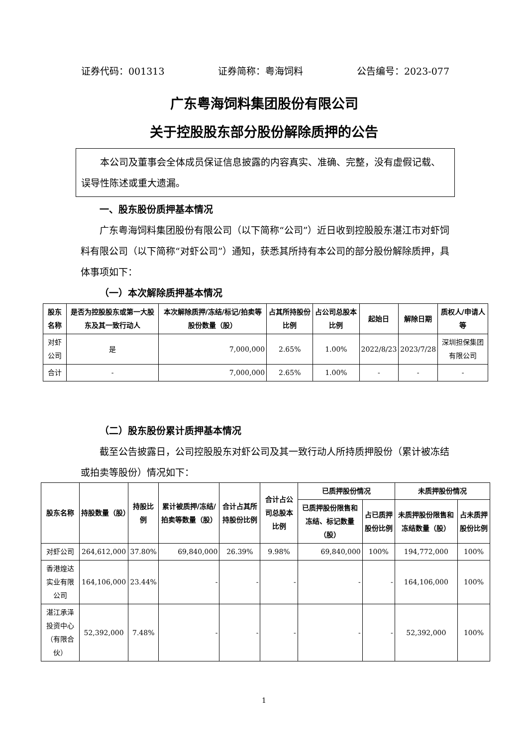证券代码：001313 证券简称：粤海饲料 公告编号：2023-077
广东粤海饲料集团股份有限公司
关于控股股东部分股份解除质押的公告
本公司及董事会全体成员保证信息披露的内容真实、准确、完整，没有虚假记载、误导性陈述或重大遗漏。
一、股东股份质押基本情况
广东粤海饲料集团股份有限公司（以下简称“公司”）近日收到控股股东湛江市对虾饲料有限公司（以下简称“对虾公司”）通知，获悉其所持有本公司的部分股份解除质押，具体事项如下：
（一）本次解除质押基本情况
| 股东名称 | 是否为控股股东或第一大股东及其一致行动人 | 本次解除质押/冻结/标记/拍卖等股份数量（股） | 占其所持股份比例 | 占公司总股本比例 | 起始日 | 解除日期 | 质权人/申请人等 |
| --- | --- | --- | --- | --- | --- | --- | --- |
| 对虾公司 | 是 | 7,000,000 | 2.65% | 1.00% | 2022/8/23 | 2023/7/28 | 深圳担保集团有限公司 |
| 合计 | - | 7,000,000 | 2.65% | 1.00% | - | - | - |
（二）股东股份累计质押基本情况
截至公告披露日，公司控股股东对虾公司及其一致行动人所持质押股份（累计被冻结或拍卖等股份）情况如下：
| 股东名称 | 持股数量（股） | 持股比例 | 累计被质押/冻结/拍卖等数量（股） | 合计占其所持股份比例 | 合计占公司总股本比例 | 已质押股份情况 | | 未质押股份情况 | |
| --- | --- | --- | --- | --- | --- | --- | --- | --- | --- |
| | | | | | | 已质押股份限售和冻结、标记数量（股） | 占已质押股份比例 | 未质押股份限售和冻结数量（股） | 占未质押股份比例 |
| 对虾公司 | 264,612,000 | 37.80% | 69,840,000 | 26.39% | 9.98% | 69,840,000 | 100% | 194,772,000 | 100% |
| 香港煌达实业有限公司 | 164,106,000 | 23.44% | - | - | - | - | - | 164,106,000 | 100% |
| 湛江承泽投资中心（有限合伙） | 52,392,000 | 7.48% | - | - | - | - | - | 52,392,000 | 100% |
1